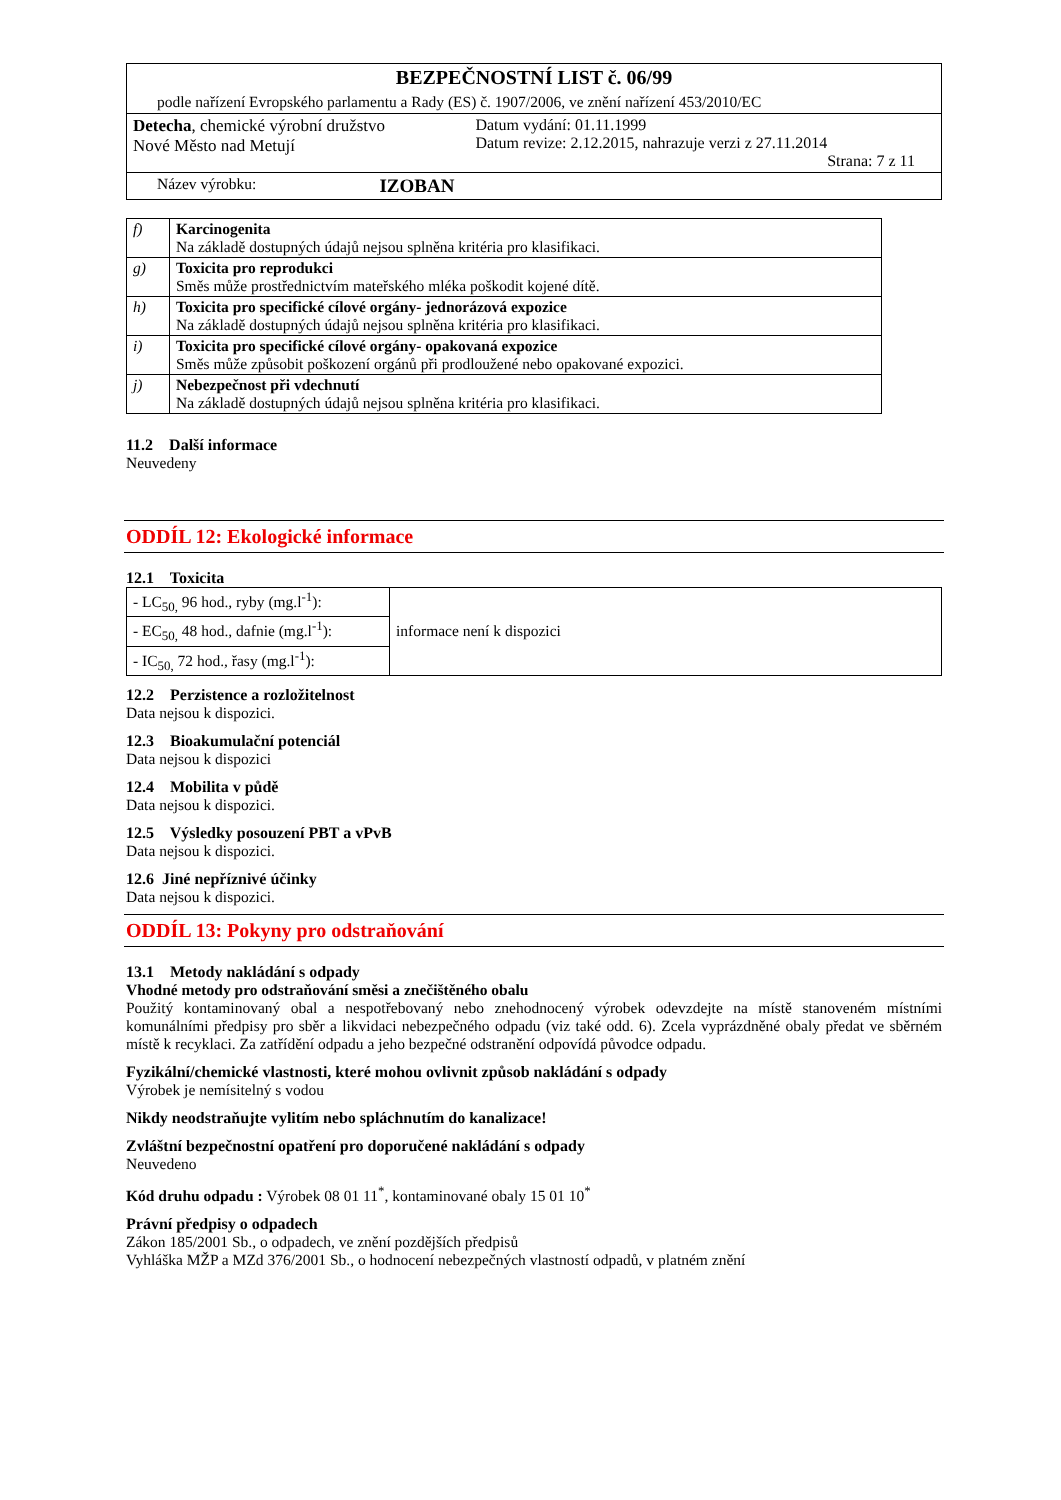| BEZPEČNOSTNÍ LIST č. 06/99 | |
| podle nařízení Evropského parlamentu a Rady (ES) č. 1907/2006, ve znění nařízení 453/2010/EC | |
| Detecha , chemické výrobní družstvo Nové Město nad Metují | Datum vydání: 01.11.1999 Datum revize: 2.12.2015, nahrazuje verzi z 27.11.2014 Strana: 7 z 11 |
| Název výrobku: | IZOBAN |
| f) | Karcinogenita Na základě dostupných údajů nejsou splněna kritéria pro klasifikaci. |
| g) | Toxicita pro reprodukci Směs může prostřednictvím mateřského mléka poškodit kojené dítě. |
| h) | Toxicita pro specifické cílové orgány- jednorázová expozice Na základě dostupných údajů nejsou splněna kritéria pro klasifikaci. |
| i) | Toxicita pro specifické cílové orgány- opakovaná expozice Směs může způsobit poškození orgánů při prodloužené nebo opakované expozici. |
| j) | Nebezpečnost při vdechnutí Na základě dostupných údajů nejsou splněna kritéria pro klasifikaci. |
11.2 Další informace
Neuvedeny
ODDÍL 12: Ekologické informace
12.1 Toxicita
| - LC<sub>50,</sub> 96 hod., ryby (mg.l<sup>-1</sup>): | informace není k dispozici |
| - EC<sub>50,</sub> 48 hod., dafnie (mg.l<sup>-1</sup>): | |
| - IC<sub>50,</sub> 72 hod., řasy (mg.l<sup>-1</sup>): | |
12.2 Perzistence a rozložitelnost
Data nejsou k dispozici.
12.3 Bioakumulační potenciál
Data nejsou k dispozici
12.4 Mobilita v půdě
Data nejsou k dispozici.
12.5 Výsledky posouzení PBT a vPvB
Data nejsou k dispozici.
12.6 Jiné nepříznivé účinky
Data nejsou k dispozici.
ODDÍL 13: Pokyny pro odstraňování
13.1 Metody nakládání s odpady
Vhodné metody pro odstraňování směsi a znečištěného obalu
Použitý kontaminovaný obal a nespotřebovaný nebo znehodnocený výrobek odevzdejte na místě stanoveném místními komunálními předpisy pro sběr a likvidaci nebezpečného odpadu (viz také odd. 6). Zcela vyprázdněné obaly předat ve sběrném místě k recyklaci. Za zatřídění odpadu a jeho bezpečné odstranění odpovídá původce odpadu.
Fyzikální/chemické vlastnosti, které mohou ovlivnit způsob nakládání s odpady
Výrobek je nemísitelný s vodou
Nikdy neodstraňujte vylitím nebo spláchnutím do kanalizace!
Zvláštní bezpečnostní opatření pro doporučené nakládání s odpady
Neuvedeno
Kód druhu odpadu : Výrobek 08 01 11<sup>*</sup>, kontaminované obaly 15 01 10<sup>*</sup>
Právní předpisy o odpadech
Zákon 185/2001 Sb., o odpadech, ve znění pozdějších předpisů
Vyhláška MŽP a MZd 376/2001 Sb., o hodnocení nebezpečných vlastností odpadů, v platném znění